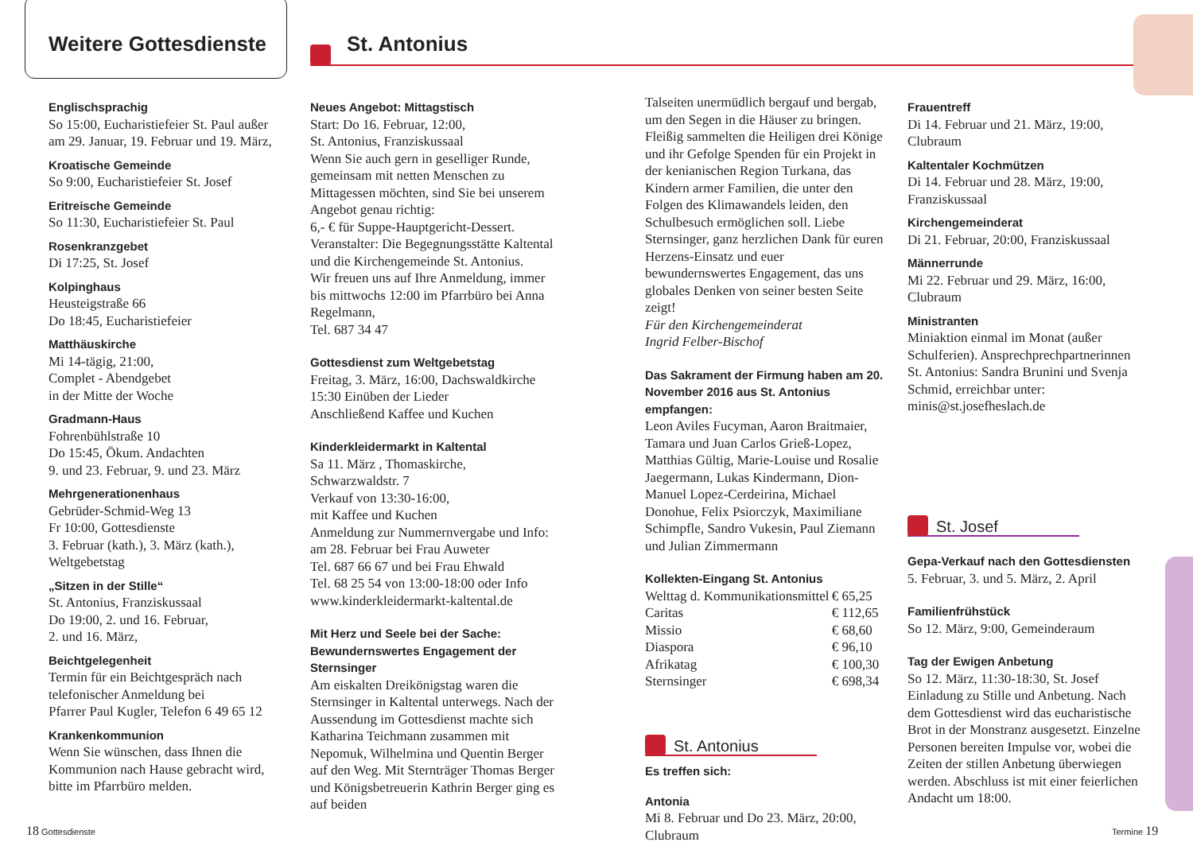Weitere Gottesdienste St. Antonius
Englischsprachig
So 15:00, Eucharistiefeier St. Paul außer am 29. Januar, 19. Februar und 19. März,
Kroatische Gemeinde
So 9:00, Eucharistiefeier St. Josef
Eritreische Gemeinde
So 11:30, Eucharistiefeier St. Paul
Rosenkranzgebet
Di 17:25, St. Josef
Kolpinghaus
Heusteigstraße 66
Do 18:45, Eucharistiefeier
Matthäuskirche
Mi 14-tägig, 21:00,
Complet - Abendgebet
in der Mitte der Woche
Gradmann-Haus
Fohrenbühlstraße 10
Do 15:45, Ökum. Andachten
9. und 23. Februar, 9. und 23. März
Mehrgenerationenhaus
Gebrüder-Schmid-Weg 13
Fr 10:00, Gottesdienste
3. Februar (kath.), 3. März (kath.), Weltgebetstag
„Sitzen in der Stille“
St. Antonius, Franziskussaal
Do 19:00, 2. und 16. Februar,
2. und 16. März,
Beichtgelegenheit
Termin für ein Beichtgespräch nach telefonischer Anmeldung bei
Pfarrer Paul Kugler, Telefon 6 49 65 12
Krankenkommunion
Wenn Sie wünschen, dass Ihnen die Kommunion nach Hause gebracht wird, bitte im Pfarrbüro melden.
Neues Angebot: Mittagstisch
Start: Do 16. Februar, 12:00,
St. Antonius, Franziskussaal
Wenn Sie auch gern in geselliger Runde, gemeinsam mit netten Menschen zu Mittagessen möchten, sind Sie bei unserem Angebot genau richtig:
6,- € für Suppe-Hauptgericht-Dessert.
Veranstalter: Die Begegnungsstätte Kaltental und die Kirchengemeinde St. Antonius.
Wir freuen uns auf Ihre Anmeldung, immer bis mittwochs 12:00 im Pfarrbüro bei Anna Regelmann,
Tel. 687 34 47
Gottesdienst zum Weltgebetstag
Freitag, 3. März, 16:00, Dachswaldkirche
15:30 Einüben der Lieder
Anschließend Kaffee und Kuchen
Kinderkleidermarkt in Kaltental
Sa 11. März , Thomaskirche, Schwarzwaldstr. 7
Verkauf von 13:30-16:00,
mit Kaffee und Kuchen
Anmeldung zur Nummernvergabe und Info: am 28. Februar bei Frau Auweter
Tel. 687 66 67 und bei Frau Ehwald
Tel. 68 25 54 von 13:00-18:00 oder Info
www.kinderkleidermarkt-kaltental.de
Mit Herz und Seele bei der Sache: Bewundernswertes Engagement der Sternsinger
Am eiskalten Dreikönigstag waren die Sternsinger in Kaltental unterwegs. Nach der Aussendung im Gottesdienst machte sich Katharina Teichmann zusammen mit Nepomuk, Wilhelmina und Quentin Berger auf den Weg. Mit Sternträger Thomas Berger und Königsbetreuerin Kathrin Berger ging es auf beiden
Talseiten unermüdlich bergauf und bergab, um den Segen in die Häuser zu bringen. Fleißig sammelten die Heiligen drei Könige und ihr Gefolge Spenden für ein Projekt in der kenianischen Region Turkana, das Kindern armer Familien, die unter den Folgen des Klimawandels leiden, den Schulbesuch ermöglichen soll. Liebe Sternsinger, ganz herzlichen Dank für euren Herzens-Einsatz und euer bewundernswertes Engagement, das uns globales Denken von seiner besten Seite zeigt!
Für den Kirchengemeinderat
Ingrid Felber-Bischof
Das Sakrament der Firmung haben am 20. November 2016 aus St. Antonius empfangen:
Leon Aviles Fucyman, Aaron Braitmaier, Tamara und Juan Carlos Grieß-Lopez, Matthias Gültig, Marie-Louise und Rosalie Jaegermann, Lukas Kindermann, Dion-Manuel Lopez-Cerdeirina, Michael Donohue, Felix Psiorczyk, Maximiliane Schimpfle, Sandro Vukesin, Paul Ziemann und Julian Zimmermann
Kollekten-Eingang St. Antonius
| Welttag d. Kommunikationsmittel | € 65,25 |
| Caritas | € 112,65 |
| Missio | € 68,60 |
| Diaspora | € 96,10 |
| Afrikatag | € 100,30 |
| Sternsinger | € 698,34 |
St. Antonius
Es treffen sich:
Antonia
Mi 8. Februar und Do 23. März, 20:00, Clubraum
Frauentreff
Di 14. Februar und 21. März, 19:00, Clubraum
Kaltentaler Kochmützen
Di 14. Februar und 28. März, 19:00, Franziskussaal
Kirchengemeinderat
Di 21. Februar, 20:00, Franziskussaal
Männerrunde
Mi 22. Februar und 29. März, 16:00, Clubraum
Ministranten
Miniaktion einmal im Monat (außer Schulferien). Ansprechprechpartnerinnen St. Antonius: Sandra Brunini und Svenja Schmid, erreichbar unter: minis@st.josefheslach.de
St. Josef
Gepa-Verkauf nach den Gottesdiensten
5. Februar, 3. und 5. März, 2. April
Familienfrühstück
So 12. März, 9:00, Gemeinderaum
Tag der Ewigen Anbetung
So 12. März, 11:30-18:30, St. Josef
Einladung zu Stille und Anbetung. Nach dem Gottesdienst wird das eucharistische Brot in der Monstranz ausgesetzt. Einzelne Personen bereiten Impulse vor, wobei die Zeiten der stillen Anbetung überwiegen werden. Abschluss ist mit einer feierlichen Andacht um 18:00.
18 Gottesdienste Termine 19